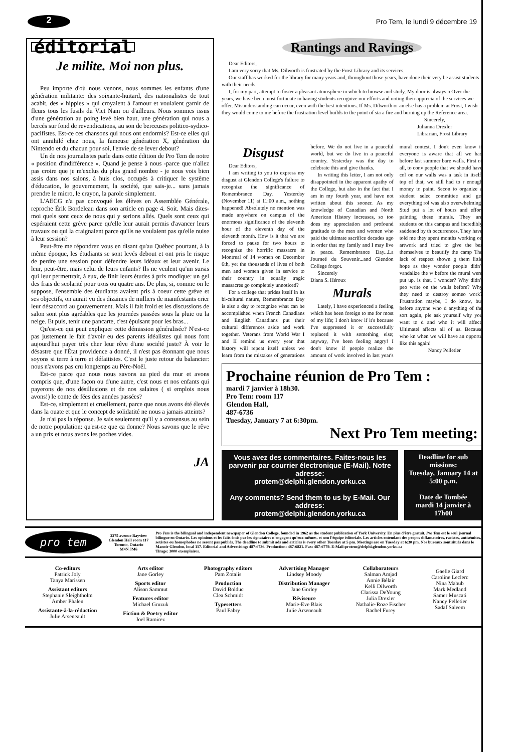2 Pro Tem, le lundi 9 décembre 19
éditorial
Je milite. Moi non plus.
Peu importe d'où nous venons, nous sommes les enfants d'une génération militante: des soixante-huitard, des nationalistes de tout acabit, des « hippies » qui croyaient à l'amour et voulaient garnir de fleurs tous les fusils du Viet Nam ou d'ailleurs. Nous sommes issus d'une génération au poing levé bien haut, une génération qui nous a bercés sur fond de revendications, au son de berceuses politico-sydico-pacifistes. Est-ce ces chansons qui nous ont endormis? Est-ce elles qui ont annihilé chez nous, la fameuse génération X, génération du Nintendo et du chacun pour soi, l'envie de se lever debout?
Un de nos journalistes parle dans cette édition de Pro Tem de notre « position d'indifférence ». Quand je pense à nous -parce que n'allez pas croire que je m'exclus du plus grand nombre - je nous vois bien assis dans nos salons, à huis clos, occupés à critiquer le système d'éducation, le gouvernement, la société, que sais-je... sans jamais prendre le micro, le crayon, la parole simplement.
L'AECG n'a pas convoqué les élèves en Assemblée Générale, reproche Érik Bordeleau dans son article en page 4. Soit. Mais dites-moi quels sont ceux de nous qui y serions allés. Quels sont ceux qui espéraient cette grève parce qu'elle leur aurait permis d'avancer leurs travaux ou qui la craignaient parce qu'ils ne voulaient pas qu'elle nuise à leur session?
Peut-être me répondrez vous en disant qu'au Québec pourtant, à la même époque, les étudiants se sont levés debout et ont pris le risque de perdre une session pour défendre leurs idéaux et leur avenir. Le leur, peut-être, mais celui de leurs enfants? Ils ne veulent qu'un sursis qui leur permettrait, à eux, de finir leurs études à prix modique: un gel des frais de scolarité pour trois ou quatre ans. De plus, si, comme on le suppose, l'ensemble des étudiants avaient pris à coeur cette grève et ses objectifs, on aurait vu des dizaines de milliers de manifestants crier leur désaccord au gouvernement. Mais il fait froid et les discussions de salon sont plus agréables que les journées passées sous la pluie ou la neige. Et puis, tenir une pancarte, c'est épuisant pour les bras...
Qu'est-ce qui peut expliquer cette démission généralisée? N'est-ce pas justement le fait d'avoir eu des parents idéalistes qui nous font aujourd'hui payer très cher leur rêve d'une société juste? À voir le désastre que l'État providence a donné, il n'est pas étonnant que nous soyons si terre à terre et défaitistes. C'est le juste retour du balancier: nous n'avons pas cru longtemps au Père-Noël.
Est-ce parce que nous nous savons au pied du mur et avons compris que, d'une façon ou d'une autre, c'est nous et nos enfants qui payerons de nos désillusions et de nos salaires ( si emplois nous avons!) le conte de fées des années passées?
Est-ce, simplement et cruellement, parce que nous avons été élevés dans la ouate et que le concept de solidatité ne nous a jamais atteints?
Je n'ai pas la réponse. Je sais seulement qu'il y a consensus au sein de notre population: qu'est-ce que ça donne? Nous savons que le rêve a un prix et nous avons les poches vides.
JA
Rantings and Ravings
Dear Editors,
I am very sorry that Ms. Dilworth is frustrated by the Frost Library and its services.
Our staff has worked for the library for many years and, throughout those years, have done their very be assist students with their needs.
I, for my part, attempt to foster a pleasant atmosphere in which to browse and study. My door is always o Over the years, we have been most fortunate in having students recognize our efforts and noting their apprecia of the services we offer. Misunderstanding can occur, even with the best intentions. If Ms. Dilworth or an else has a problem at Frost, I wish they would come to me before the frustration level builds to the point of sta a fire and burning up the Reference area.
Sincerely,
Julianna Drexler
Librarian, Frost Library
Disgust
Dear Editors,
I am writing to you to express my disgust at Glendon College's failure to recognize the significance of Remembrance Day. Yesterday (November 11) at 11:00 a.m., nothing happened! Absolutely no mention was made anywhere on campus of the enormous significance of the eleventh hour of the eleventh day of the eleventh month. How is it that we are forced to pause for two hours to recognize the horrific massacre in Montreal of 14 women on December 6th, yet the thousands of lives of both men and women given in service to their country in equally tragic massacres go completely unnoticed?
For a college that prides itself in its bi-cultural nature, Remembrance Day is also a day to recognize what can be accomplished when French Canadians and English Canadians put their cultural differences aside and work together. Veterans from World War I and II remind us every year that history will repeat itself unless we learn from the mistakes of generations before. We do not live in a peaceful world, but we do live in a peaceful country. Yesterday was the day to celebrate this and give thanks.
In writing this letter, I am not only disappointed in the apparent apathy of the College, but also in the fact that I am in my fourth year, and have not written about this sooner. As my knowledge of Canadian and North American History increases, so too does my appreciation and profound gratitude to the men and women who paid the ultimate sacrifice decades ago in order that my family and I may live in peace. Remembrance Day...La Journeé du Souvenir...and Glendon College forgot.
Sincerely
Diana S. Héroux
Murals
Lately, I have experienced a feeling which has been foreign to me for most of my life; I don't know if it's because I've suppressed it or successfully replaced it with something else; anyway, I've been feeling angry! I don't know if people realize the amount of work involved in last year's mural contest. I don't even know if everyone is aware that all we had before last summer bare walls. First of all, to conv people that we should have col on our walls was a task in itself. top of that, we still had to r enough money to paint. Secon to organize a student selec committee and get everything rol was also overwhelming. Stud put a lot of hours and effort painting these murals. They are students on this campus and incredibly saddened by th occurrences. They have told me they spent months working on artwork and tried to give the bes themselves to beautify the camp The lack of respect shown g them little hope as they wonder people didn't vandalize the w before the mural were put up. is that, I wonder? Why didn't peo write on the walls before? Why they need to destroy someo work? Frustration maybe, I do know, but before anyone who d anything of the sort again, ple ask yourself why you want to d and who it will affect. Ultimatel affects all of us. Because who kn when we will have an opportu like this again!
Nancy Pelletier
Prochaine réunion de Pro Tem :
mardi 7 janvier à 18h30.
Pro Tem: room 117
Glendon Hall,
487-6736
Tuesday, January 7 at 6:30pm.
Next Pro Tem meeting:
Vous avez des commentaires. Faites-nous les parvenir par courrier électronique (E-Mail). Notre adresse:
protem@delphi.glendon.yorku.ca
Any comments? Send them to us by E-Mail. Our address:
protem@delphi.glendon.yorku.ca
Deadline for sub missions:
Tuesday, January 14 at 5:00 p.m.
Date de Tombée
mardi 14 janvier à 17h00
pro tem 2275 avenue Bayview
Glendon Hall room 117
Toronto, Ontario
M4N 3M6 Pro Tem is the bilingual and independent newspaper of Glendon College, founded in 1962 as the student publication of York University. En plus d'être gratuit, Pro Tem est le seul journal bilingue en Ontario. Les opinions et les faits émis par les signataires n'engagent qu'eux-mêmes, et non l'équipe éditoriale. Les articles entendant des propos diffamatoires, racistes, antisémites, sexistes ou homophobes ne seront pas publiés. The deadline to submit ads and articles is every other Tuesday at 5 pm. Meetings are on Tuesday at 6:30 pm. Nos bureaux sont situés dans le Manoir Glendon, local 117. Editorial and Advertising: 487-6736. Production: 487-6821. Fax: 487-6779. E-Mail:protem@delphi.glendon.yorku.ca
Tirage: 3000 exemplaires.
Co-editors
Patrick Joly
Tanya Marissen
Assistant editors
Stephanie Sleightholm
Amber Phalen
Assistante-à-la-rédaction
Julie Arseneault
Arts editor
Jane Gorley
Sports editor
Alison Sammut
Features editor
Michael Gruzuk
Fiction & Poetry editor
Joel Ramirez
Photography editors
Pam Zotalis
Production
David Bolduc
Clea Schmidt
Typesetters
Paul Fabry
Advertising Manager
Lindsey Moody
Distribution Manager
Jane Gorley
Réviseure
Marie-Eve Blais
Julie Arseneault
Collaborateurs
Salman Amjad
Annie Bélair
Kelli Dilworth
Clarissa DeYoung
Julia Drexler
Nathalie-Roze Fischer
Rachel Furey
Gaelle Giard
Caroline Leclerc
Nina Mabub
Mark Medland
Samer Muscati
Nancy Pelletier
Sadaf Saleem